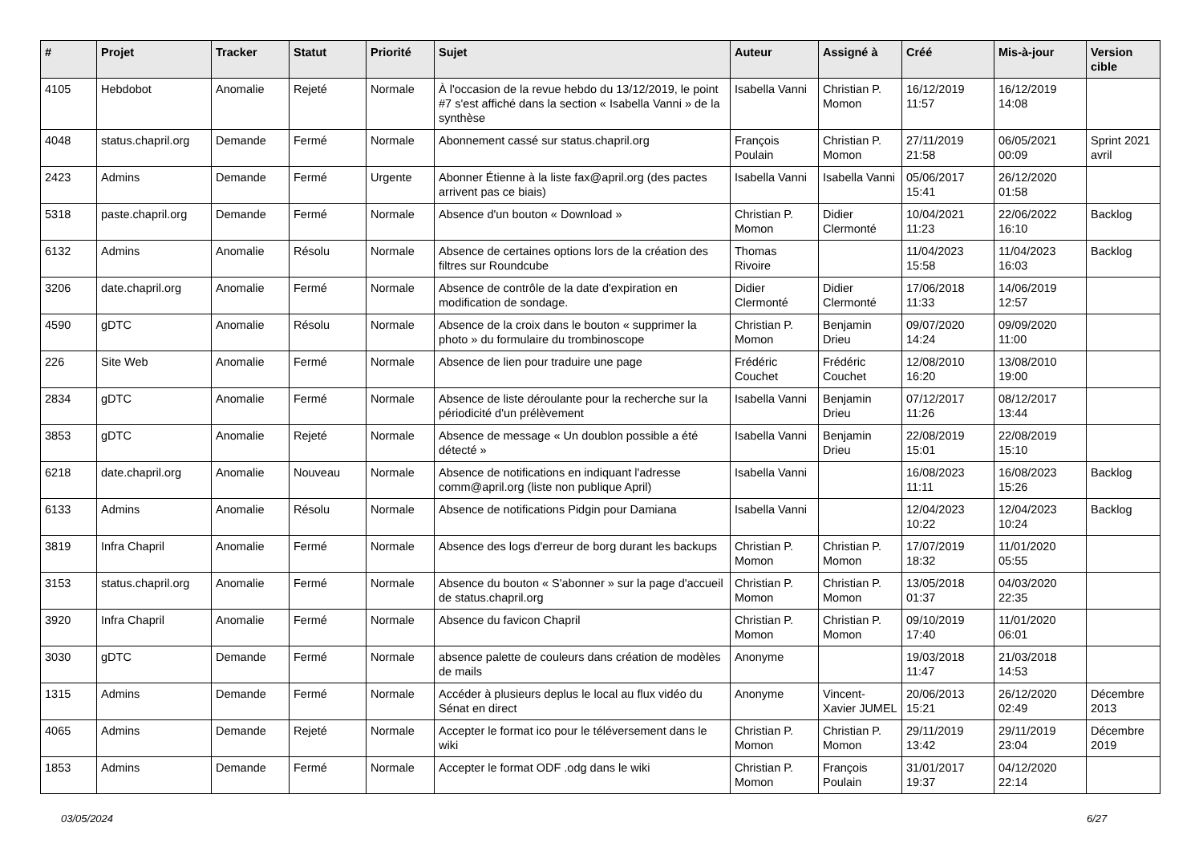| # | Projet | Tracker | Statut | Priorité | Sujet | Auteur | Assigné à | Créé | Mis-à-jour | Version cible |
| --- | --- | --- | --- | --- | --- | --- | --- | --- | --- | --- |
| 4105 | Hebdobot | Anomalie | Rejeté | Normale | À l'occasion de la revue hebdo du 13/12/2019, le point #7 s'est affiché dans la section « Isabella Vanni » de la synthèse | Isabella Vanni | Christian P. Momon | 16/12/2019 11:57 | 16/12/2019 14:08 | |
| 4048 | status.chapril.org | Demande | Fermé | Normale | Abonnement cassé sur status.chapril.org | François Poulain | Christian P. Momon | 27/11/2019 21:58 | 06/05/2021 00:09 | Sprint 2021 avril |
| 2423 | Admins | Demande | Fermé | Urgente | Abonner Étienne à la liste fax@april.org (des pactes arrivent pas ce biais) | Isabella Vanni | Isabella Vanni | 05/06/2017 15:41 | 26/12/2020 01:58 | |
| 5318 | paste.chapril.org | Demande | Fermé | Normale | Absence d'un bouton « Download » | Christian P. Momon | Didier Clermonté | 10/04/2021 11:23 | 22/06/2022 16:10 | Backlog |
| 6132 | Admins | Anomalie | Résolu | Normale | Absence de certaines options lors de la création des filtres sur Roundcube | Thomas Rivoire | | 11/04/2023 15:58 | 11/04/2023 16:03 | Backlog |
| 3206 | date.chapril.org | Anomalie | Fermé | Normale | Absence de contrôle de la date d'expiration en modification de sondage. | Didier Clermonté | Didier Clermonté | 17/06/2018 11:33 | 14/06/2019 12:57 | |
| 4590 | gDTC | Anomalie | Résolu | Normale | Absence de la croix dans le bouton « supprimer la photo » du formulaire du trombinoscope | Christian P. Momon | Benjamin Drieu | 09/07/2020 14:24 | 09/09/2020 11:00 | |
| 226 | Site Web | Anomalie | Fermé | Normale | Absence de lien pour traduire une page | Frédéric Couchet | Frédéric Couchet | 12/08/2010 16:20 | 13/08/2010 19:00 | |
| 2834 | gDTC | Anomalie | Fermé | Normale | Absence de liste déroulante pour la recherche sur la périodicité d'un prélèvement | Isabella Vanni | Benjamin Drieu | 07/12/2017 11:26 | 08/12/2017 13:44 | |
| 3853 | gDTC | Anomalie | Rejeté | Normale | Absence de message « Un doublon possible a été détecté » | Isabella Vanni | Benjamin Drieu | 22/08/2019 15:01 | 22/08/2019 15:10 | |
| 6218 | date.chapril.org | Anomalie | Nouveau | Normale | Absence de notifications en indiquant l'adresse comm@april.org (liste non publique April) | Isabella Vanni | | 16/08/2023 11:11 | 16/08/2023 15:26 | Backlog |
| 6133 | Admins | Anomalie | Résolu | Normale | Absence de notifications Pidgin pour Damiana | Isabella Vanni | | 12/04/2023 10:22 | 12/04/2023 10:24 | Backlog |
| 3819 | Infra Chapril | Anomalie | Fermé | Normale | Absence des logs d'erreur de borg durant les backups | Christian P. Momon | Christian P. Momon | 17/07/2019 18:32 | 11/01/2020 05:55 | |
| 3153 | status.chapril.org | Anomalie | Fermé | Normale | Absence du bouton « S'abonner » sur la page d'accueil de status.chapril.org | Christian P. Momon | Christian P. Momon | 13/05/2018 01:37 | 04/03/2020 22:35 | |
| 3920 | Infra Chapril | Anomalie | Fermé | Normale | Absence du favicon Chapril | Christian P. Momon | Christian P. Momon | 09/10/2019 17:40 | 11/01/2020 06:01 | |
| 3030 | gDTC | Demande | Fermé | Normale | absence palette de couleurs dans création de modèles de mails | Anonyme | | 19/03/2018 11:47 | 21/03/2018 14:53 | |
| 1315 | Admins | Demande | Fermé | Normale | Accéder à plusieurs deplus le local au flux vidéo du Sénat en direct | Anonyme | Vincent-Xavier JUMEL | 20/06/2013 15:21 | 26/12/2020 02:49 | Décembre 2013 |
| 4065 | Admins | Demande | Rejeté | Normale | Accepter le format ico pour le téléversement dans le wiki | Christian P. Momon | Christian P. Momon | 29/11/2019 13:42 | 29/11/2019 23:04 | Décembre 2019 |
| 1853 | Admins | Demande | Fermé | Normale | Accepter le format ODF .odg dans le wiki | Christian P. Momon | François Poulain | 31/01/2017 19:37 | 04/12/2020 22:14 | |
03/05/2024 6/27